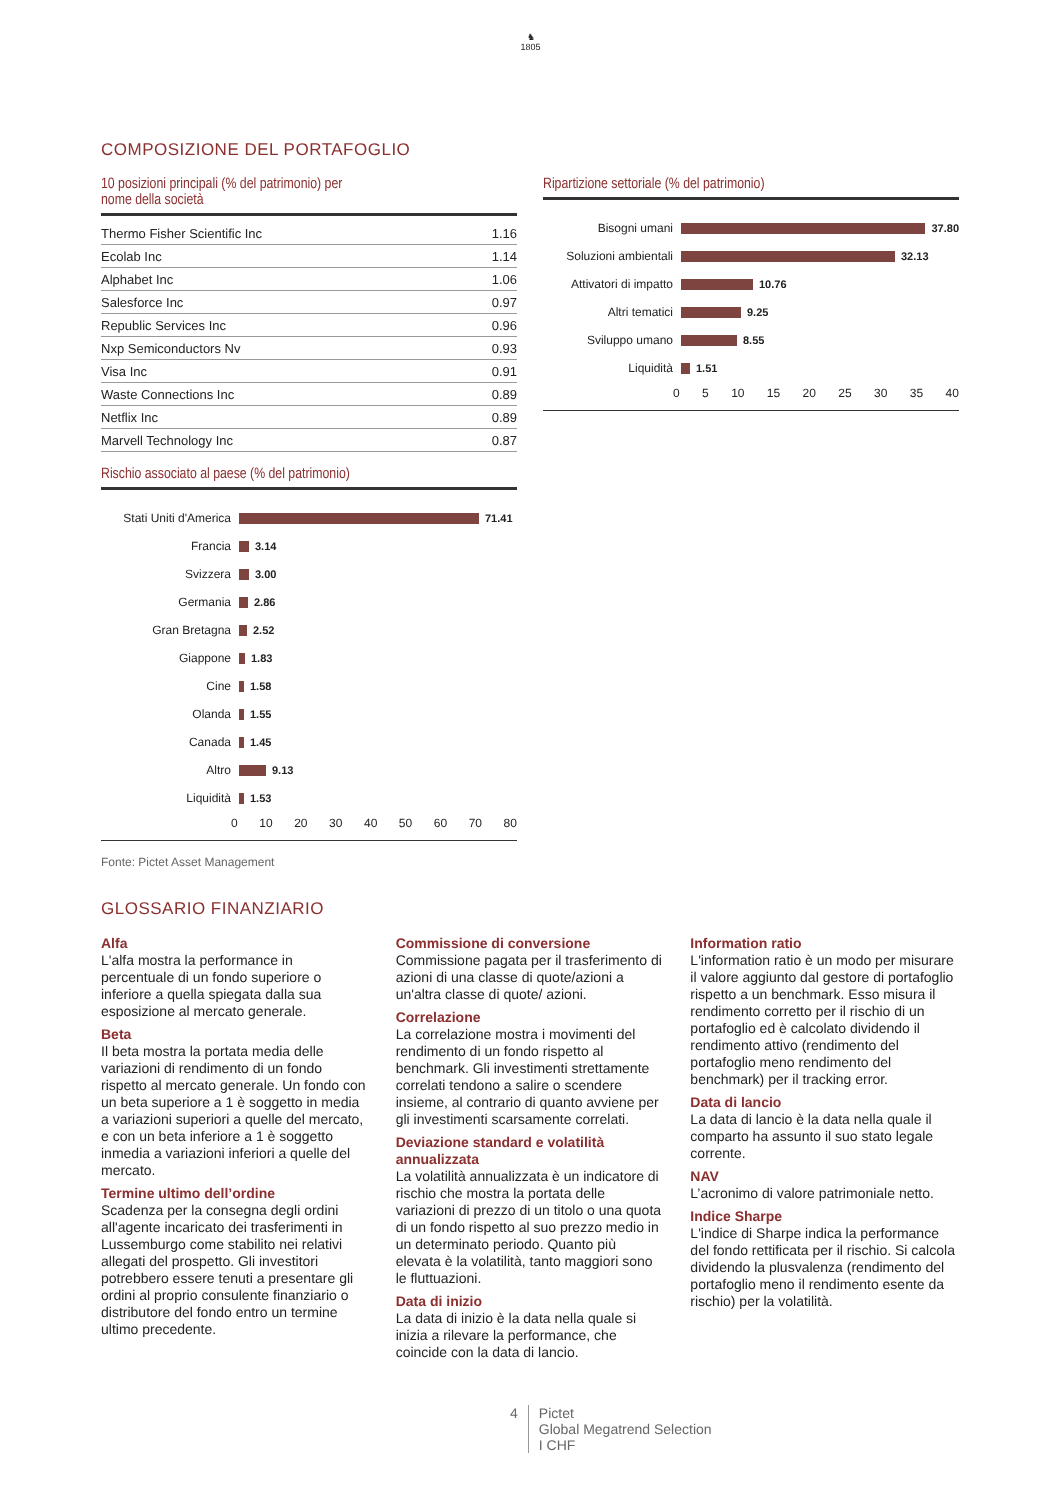♞
1805
COMPOSIZIONE DEL PORTAFOGLIO
10 posizioni principali (% del patrimonio) per
nome della società
| Thermo Fisher Scientific Inc | 1.16 |
| Ecolab Inc | 1.14 |
| Alphabet Inc | 1.06 |
| Salesforce Inc | 0.97 |
| Republic Services Inc | 0.96 |
| Nxp Semiconductors Nv | 0.93 |
| Visa Inc | 0.91 |
| Waste Connections Inc | 0.89 |
| Netflix Inc | 0.89 |
| Marvell Technology Inc | 0.87 |
Rischio associato al paese (% del patrimonio)
Stati Uniti d'America 71.41
Francia 3.14
Svizzera 3.00
Germania 2.86
Gran Bretagna 2.52
Giappone 1.83
Cine 1.58
Olanda 1.55
Canada 1.45
Altro 9.13
Liquidità 1.53
0 10 20 30 40 50 60 70 80
Ripartizione settoriale (% del patrimonio)
Bisogni umani 37.80
Soluzioni ambientali 32.13
Attivatori di impatto 10.76
Altri tematici 9.25
Sviluppo umano 8.55
Liquidità 1.51
0 5 10 15 20 25 30 35 40
Fonte: Pictet Asset Management
GLOSSARIO FINANZIARIO
Alfa
L'alfa mostra la performance in percentuale di un fondo superiore o inferiore a quella spiegata dalla sua esposizione al mercato generale.
Beta
Il beta mostra la portata media delle variazioni di rendimento di un fondo rispetto al mercato generale. Un fondo con un beta superiore a 1 è soggetto in media a variazioni superiori a quelle del mercato, e con un beta inferiore a 1 è soggetto inmedia a variazioni inferiori a quelle del mercato.
Termine ultimo dell’ordine
Scadenza per la consegna degli ordini all'agente incaricato dei trasferimenti in Lussemburgo come stabilito nei relativi allegati del prospetto. Gli investitori potrebbero essere tenuti a presentare gli ordini al proprio consulente finanziario o distributore del fondo entro un termine ultimo precedente.
Commissione di conversione
Commissione pagata per il trasferimento di azioni di una classe di quote/azioni a un'altra classe di quote/ azioni.
Correlazione
La correlazione mostra i movimenti del rendimento di un fondo rispetto al benchmark. Gli investimenti strettamente correlati tendono a salire o scendere insieme, al contrario di quanto avviene per gli investimenti scarsamente correlati.
Deviazione standard e volatilità annualizzata
La volatilità annualizzata è un indicatore di rischio che mostra la portata delle variazioni di prezzo di un titolo o una quota di un fondo rispetto al suo prezzo medio in un determinato periodo. Quanto più elevata è la volatilità, tanto maggiori sono le fluttuazioni.
Data di inizio
La data di inizio è la data nella quale si inizia a rilevare la performance, che coincide con la data di lancio.
Information ratio
L'information ratio è un modo per misurare il valore aggiunto dal gestore di portafoglio rispetto a un benchmark. Esso misura il rendimento corretto per il rischio di un portafoglio ed è calcolato dividendo il rendimento attivo (rendimento del portafoglio meno rendimento del benchmark) per il tracking error.
Data di lancio
La data di lancio è la data nella quale il comparto ha assunto il suo stato legale corrente.
NAV
L’acronimo di valore patrimoniale netto.
Indice Sharpe
L'indice di Sharpe indica la performance del fondo rettificata per il rischio. Si calcola dividendo la plusvalenza (rendimento del portafoglio meno il rendimento esente da rischio) per la volatilità.
4 Pictet
Global Megatrend Selection
I CHF